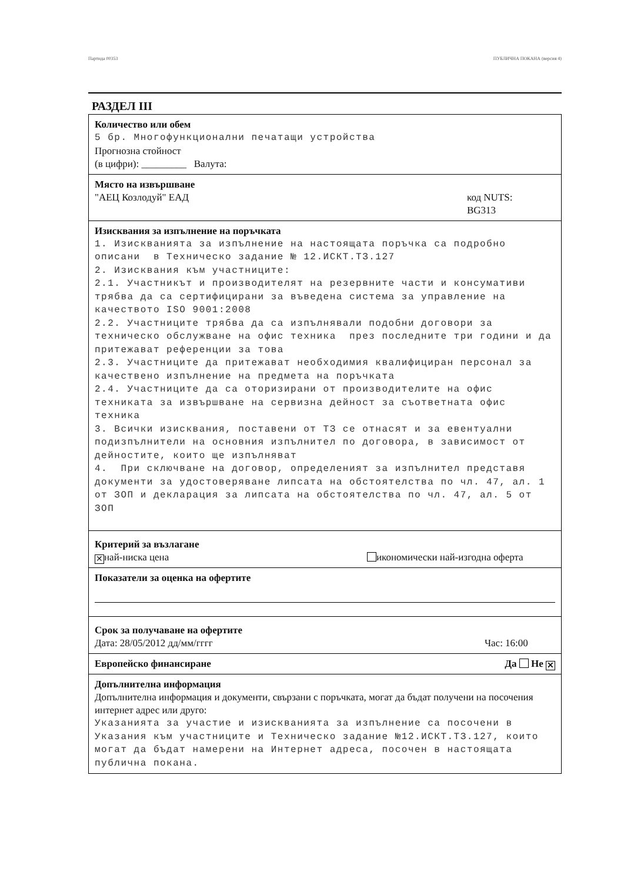Партида 00353 ПУБЛИЧНА ПОКАНА (версия 4)
РАЗДЕЛ III
Количество или обем
5 бр. Многофункционални печатащи устройства
Прогнозна стойност
(в цифри): _________ Валута:
Място на извършване
"АЕЦ Козлодуй" ЕАД код NUTS:
BG313
Изисквания за изпълнение на поръчката
1. Изискванията за изпълнение на настоящата поръчка са подробно описани в Техническо задание № 12.ИСКТ.ТЗ.127 2. Изисквания към участниците: 2.1. Участникът и производителят на резервните части и консумативи трябва да са сертифицирани за въведена система за управление на качеството ISO 9001:2008 2.2. Участниците трябва да са изпълнявали подобни договори за техническо обслужване на офис техника през последните три години и да притежават референции за това 2.3. Участниците да притежават необходимия квалифициран персонал за качествено изпълнение на предмета на поръчката 2.4. Участниците да са оторизирани от производителите на офис техниката за извършване на сервизна дейност за съответната офис техника 3. Всички изисквания, поставени от ТЗ се отнасят и за евентуални подизпълнители на основния изпълнител по договора, в зависимост от дейностите, които ще изпълняват 4. При сключване на договор, определеният за изпълнител представя документи за удостоверяване липсата на обстоятелства по чл. 47, ал. 1 от ЗОП и декларация за липсата на обстоятелства по чл. 47, ал. 5 от ЗОП
Критерий за възлагане
✕ най-ниска цена икономически най-изгодна оферта
Показатели за оценка на офертите
Срок за получаване на офертите
Дата: 28/05/2012 дд/мм/гггг Час: 16:00
Европейско финансиране Да Не ✕
Допълнителна информация
Допълнителна информация и документи, свързани с поръчката, могат да бъдат получени на посочения интернет адрес или друго:
Указанията за участие и изискванията за изпълнение са посочени в Указания към участниците и Техническо задание №12.ИСКТ.ТЗ.127, които могат да бъдат намерени на Интернет адреса, посочен в настоящата публична покана.